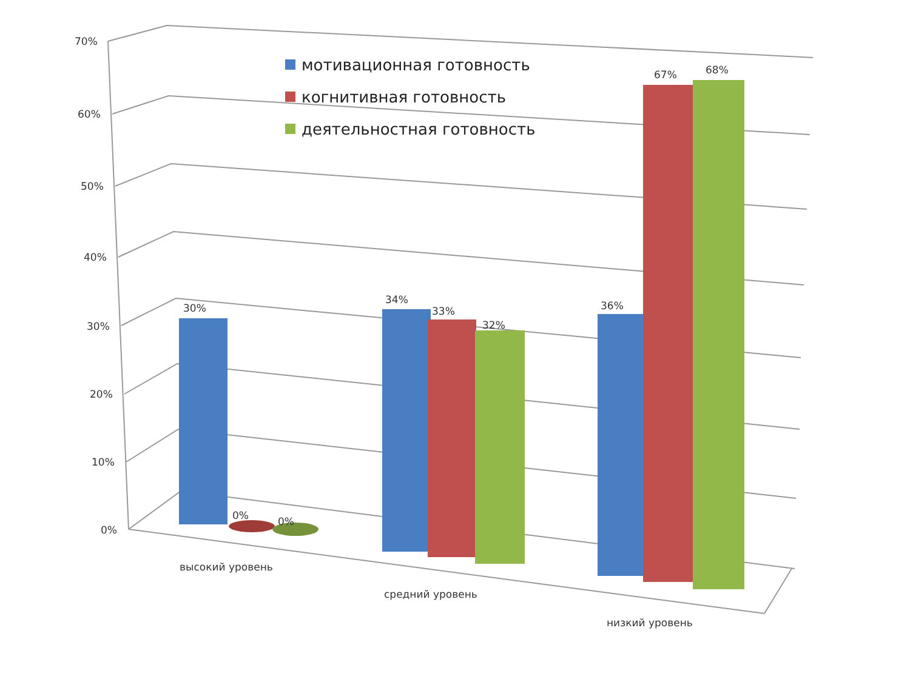мотивационная готовность
когнитивная готовность
деятельностная готовность
70%
60%
50%
40%
30%
20%
10%
0%
30%
0% 0%
34%
33%
32%
36%
67% 68%
высокий уровень
средний уровень
низкий уровень